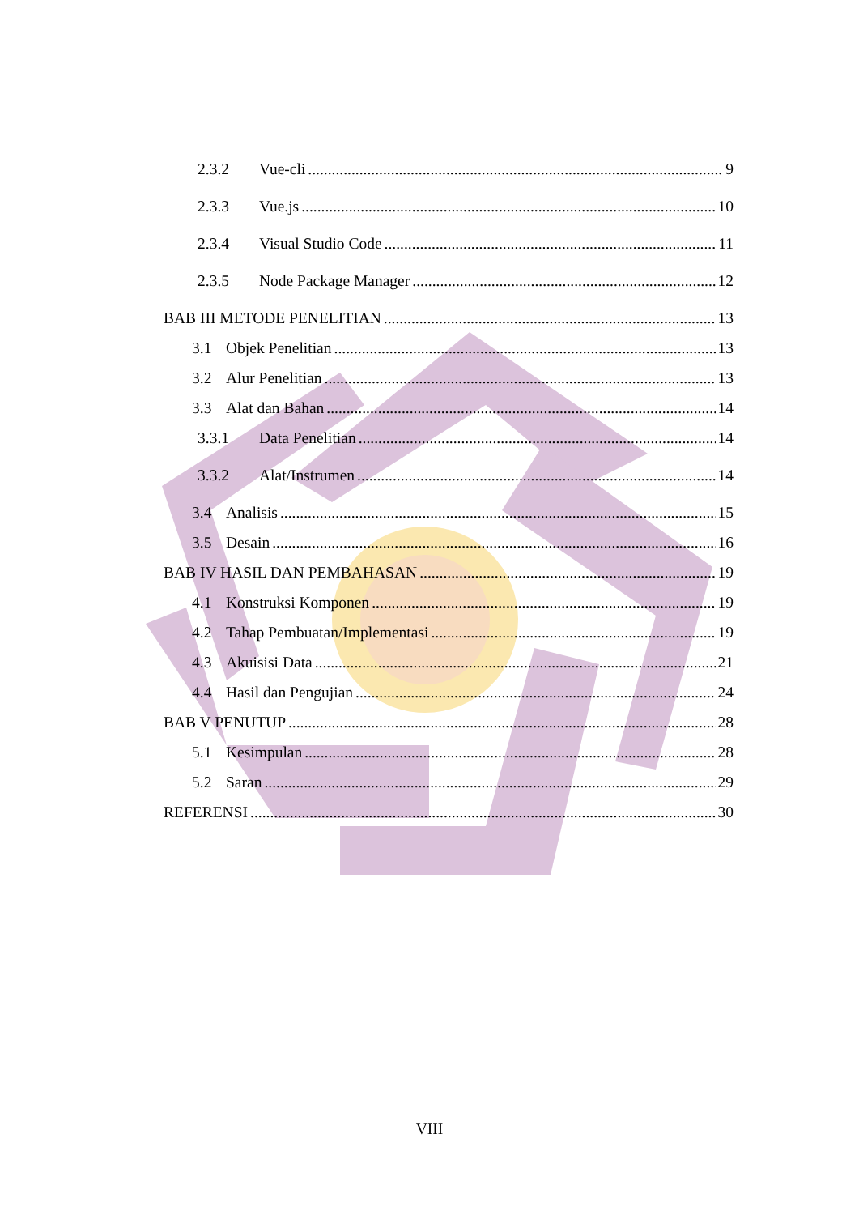2.3.2 Vue-cli 9
2.3.3 Vue.js 10
2.3.4 Visual Studio Code 11
2.3.5 Node Package Manager 12
BAB III METODE PENELITIAN 13
3.1 Objek Penelitian 13
3.2 Alur Penelitian 13
3.3 Alat dan Bahan 14
3.3.1 Data Penelitian 14
3.3.2 Alat/Instrumen 14
3.4 Analisis 15
3.5 Desain 16
BAB IV HASIL DAN PEMBAHASAN 19
4.1 Konstruksi Komponen 19
4.2 Tahap Pembuatan/Implementasi 19
4.3 Akuisisi Data 21
4.4 Hasil dan Pengujian 24
BAB V PENUTUP 28
5.1 Kesimpulan 28
5.2 Saran 29
REFERENSI 30
VIII